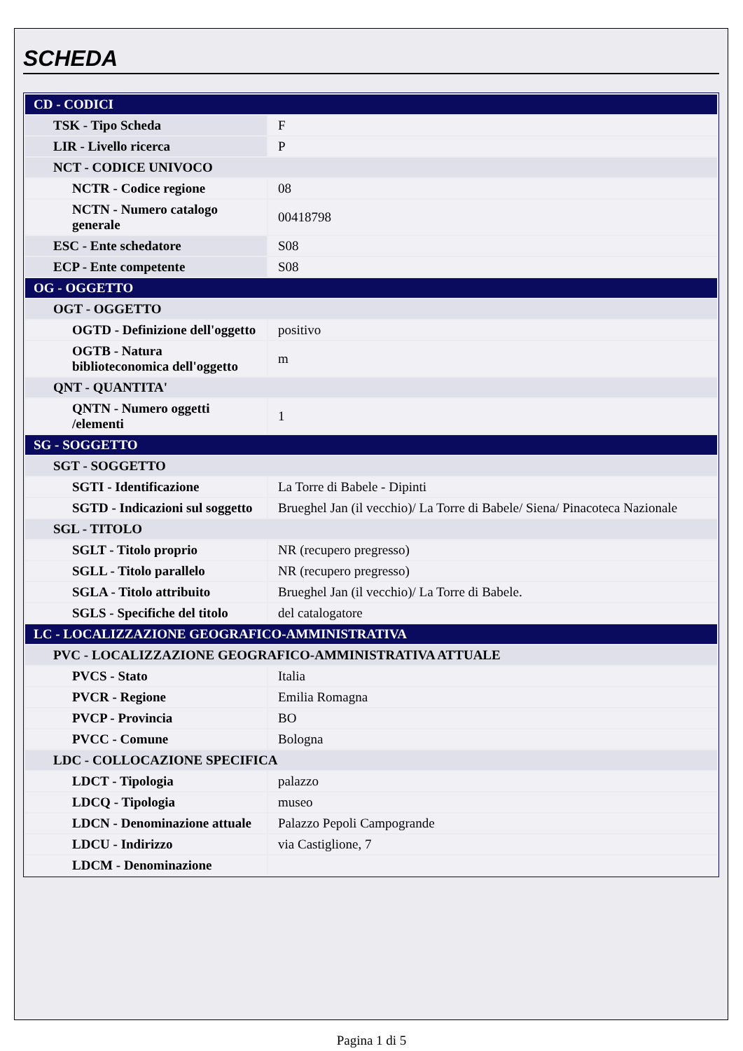SCHEDA
| CD - CODICI | |
| TSK - Tipo Scheda | F |
| LIR - Livello ricerca | P |
| NCT - CODICE UNIVOCO | |
| NCTR - Codice regione | 08 |
| NCTN - Numero catalogo generale | 00418798 |
| ESC - Ente schedatore | S08 |
| ECP - Ente competente | S08 |
| OG - OGGETTO | |
| OGT - OGGETTO | |
| OGTD - Definizione dell'oggetto | positivo |
| OGTB - Natura biblioteconomica dell'oggetto | m |
| QNT - QUANTITA' | |
| QNTN - Numero oggetti /elementi | 1 |
| SG - SOGGETTO | |
| SGT - SOGGETTO | |
| SGTI - Identificazione | La Torre di Babele - Dipinti |
| SGTD - Indicazioni sul soggetto | Brueghel Jan (il vecchio)/ La Torre di Babele/ Siena/ Pinacoteca Nazionale |
| SGL - TITOLO | |
| SGLT - Titolo proprio | NR (recupero pregresso) |
| SGLL - Titolo parallelo | NR (recupero pregresso) |
| SGLA - Titolo attribuito | Brueghel Jan (il vecchio)/ La Torre di Babele. |
| SGLS - Specifiche del titolo | del catalogatore |
| LC - LOCALIZZAZIONE GEOGRAFICO-AMMINISTRATIVA | |
| PVC - LOCALIZZAZIONE GEOGRAFICO-AMMINISTRATIVA ATTUALE | |
| PVCS - Stato | Italia |
| PVCR - Regione | Emilia Romagna |
| PVCP - Provincia | BO |
| PVCC - Comune | Bologna |
| LDC - COLLOCAZIONE SPECIFICA | |
| LDCT - Tipologia | palazzo |
| LDCQ - Tipologia | museo |
| LDCN - Denominazione attuale | Palazzo Pepoli Campogrande |
| LDCU - Indirizzo | via Castiglione, 7 |
| LDCM - Denominazione | |
Pagina 1 di 5